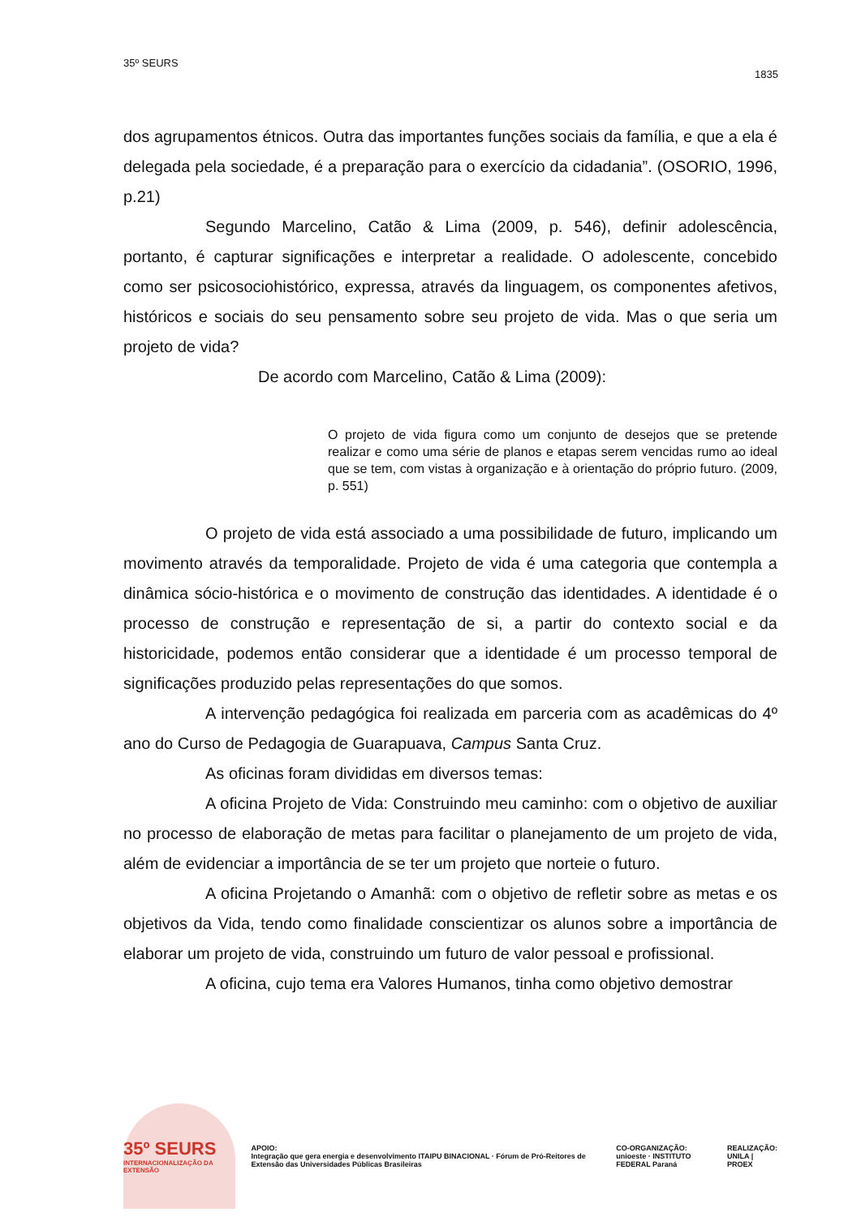35º SEURS
1835
dos agrupamentos étnicos. Outra das importantes funções sociais da família, e que a ela é delegada pela sociedade, é a preparação para o exercício da cidadania”. (OSORIO, 1996, p.21)
Segundo Marcelino, Catão & Lima (2009, p. 546), definir adolescência, portanto, é capturar significações e interpretar a realidade. O adolescente, concebido como ser psicosociohistórico, expressa, através da linguagem, os componentes afetivos, históricos e sociais do seu pensamento sobre seu projeto de vida. Mas o que seria um projeto de vida?
De acordo com Marcelino, Catão & Lima (2009):
O projeto de vida figura como um conjunto de desejos que se pretende realizar e como uma série de planos e etapas serem vencidas rumo ao ideal que se tem, com vistas à organização e à orientação do próprio futuro. (2009, p. 551)
O projeto de vida está associado a uma possibilidade de futuro, implicando um movimento através da temporalidade. Projeto de vida é uma categoria que contempla a dinâmica sócio-histórica e o movimento de construção das identidades. A identidade é o processo de construção e representação de si, a partir do contexto social e da historicidade, podemos então considerar que a identidade é um processo temporal de significações produzido pelas representações do que somos.
A intervenção pedagógica foi realizada em parceria com as acadêmicas do 4º ano do Curso de Pedagogia de Guarapuava, Campus Santa Cruz.
As oficinas foram divididas em diversos temas:
A oficina Projeto de Vida: Construindo meu caminho: com o objetivo de auxiliar no processo de elaboração de metas para facilitar o planejamento de um projeto de vida, além de evidenciar a importância de se ter um projeto que norteie o futuro.
A oficina Projetando o Amanhã: com o objetivo de refletir sobre as metas e os objetivos da Vida, tendo como finalidade conscientizar os alunos sobre a importância de elaborar um projeto de vida, construindo um futuro de valor pessoal e profissional.
A oficina, cujo tema era Valores Humanos, tinha como objetivo demostrar
35º SEURS
INTERNACIONALIZAÇÃO DA EXTENSÃO
APOIO:
Integração que gera energia e desenvolvimento ITAIPU BINACIONAL · Fórum de Pró-Reitores de Extensão das Universidades Públicas Brasileiras
CO-ORGANIZAÇÃO:
unioeste · INSTITUTO FEDERAL Paraná
REALIZAÇÃO:
UNILA | PROEX